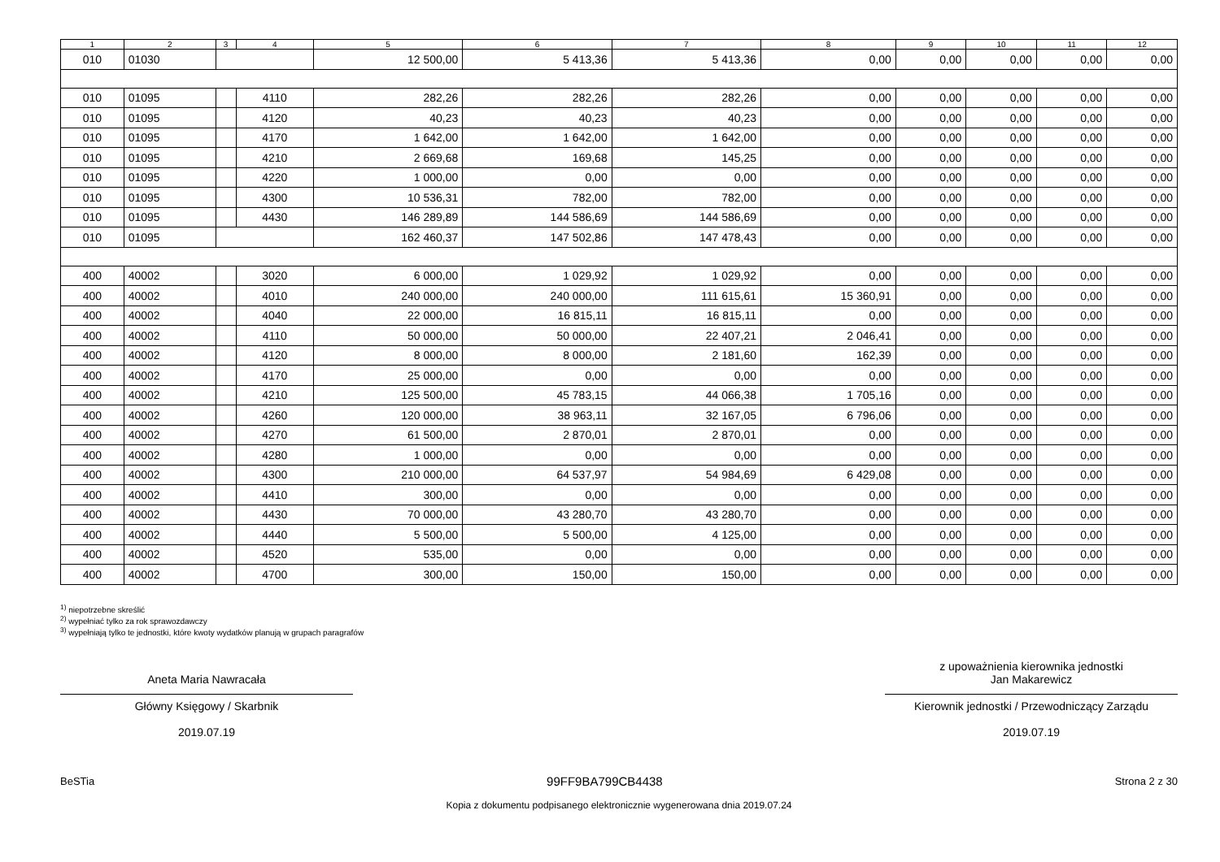| 1 | 2 | 3 | 4 | 5 | 6 | 7 | 8 | 9 | 10 | 11 | 12 |
| --- | --- | --- | --- | --- | --- | --- | --- | --- | --- | --- | --- |
| 010 | 01030 | | | 12 500,00 | 5 413,36 | 5 413,36 | 0,00 | 0,00 | 0,00 | 0,00 | 0,00 |
| 010 | 01095 | | 4110 | 282,26 | 282,26 | 282,26 | 0,00 | 0,00 | 0,00 | 0,00 | 0,00 |
| 010 | 01095 | | 4120 | 40,23 | 40,23 | 40,23 | 0,00 | 0,00 | 0,00 | 0,00 | 0,00 |
| 010 | 01095 | | 4170 | 1 642,00 | 1 642,00 | 1 642,00 | 0,00 | 0,00 | 0,00 | 0,00 | 0,00 |
| 010 | 01095 | | 4210 | 2 669,68 | 169,68 | 145,25 | 0,00 | 0,00 | 0,00 | 0,00 | 0,00 |
| 010 | 01095 | | 4220 | 1 000,00 | 0,00 | 0,00 | 0,00 | 0,00 | 0,00 | 0,00 | 0,00 |
| 010 | 01095 | | 4300 | 10 536,31 | 782,00 | 782,00 | 0,00 | 0,00 | 0,00 | 0,00 | 0,00 |
| 010 | 01095 | | 4430 | 146 289,89 | 144 586,69 | 144 586,69 | 0,00 | 0,00 | 0,00 | 0,00 | 0,00 |
| 010 | 01095 | | | 162 460,37 | 147 502,86 | 147 478,43 | 0,00 | 0,00 | 0,00 | 0,00 | 0,00 |
| 400 | 40002 | | 3020 | 6 000,00 | 1 029,92 | 1 029,92 | 0,00 | 0,00 | 0,00 | 0,00 | 0,00 |
| 400 | 40002 | | 4010 | 240 000,00 | 240 000,00 | 111 615,61 | 15 360,91 | 0,00 | 0,00 | 0,00 | 0,00 |
| 400 | 40002 | | 4040 | 22 000,00 | 16 815,11 | 16 815,11 | 0,00 | 0,00 | 0,00 | 0,00 | 0,00 |
| 400 | 40002 | | 4110 | 50 000,00 | 50 000,00 | 22 407,21 | 2 046,41 | 0,00 | 0,00 | 0,00 | 0,00 |
| 400 | 40002 | | 4120 | 8 000,00 | 8 000,00 | 2 181,60 | 162,39 | 0,00 | 0,00 | 0,00 | 0,00 |
| 400 | 40002 | | 4170 | 25 000,00 | 0,00 | 0,00 | 0,00 | 0,00 | 0,00 | 0,00 | 0,00 |
| 400 | 40002 | | 4210 | 125 500,00 | 45 783,15 | 44 066,38 | 1 705,16 | 0,00 | 0,00 | 0,00 | 0,00 |
| 400 | 40002 | | 4260 | 120 000,00 | 38 963,11 | 32 167,05 | 6 796,06 | 0,00 | 0,00 | 0,00 | 0,00 |
| 400 | 40002 | | 4270 | 61 500,00 | 2 870,01 | 2 870,01 | 0,00 | 0,00 | 0,00 | 0,00 | 0,00 |
| 400 | 40002 | | 4280 | 1 000,00 | 0,00 | 0,00 | 0,00 | 0,00 | 0,00 | 0,00 | 0,00 |
| 400 | 40002 | | 4300 | 210 000,00 | 64 537,97 | 54 984,69 | 6 429,08 | 0,00 | 0,00 | 0,00 | 0,00 |
| 400 | 40002 | | 4410 | 300,00 | 0,00 | 0,00 | 0,00 | 0,00 | 0,00 | 0,00 | 0,00 |
| 400 | 40002 | | 4430 | 70 000,00 | 43 280,70 | 43 280,70 | 0,00 | 0,00 | 0,00 | 0,00 | 0,00 |
| 400 | 40002 | | 4440 | 5 500,00 | 5 500,00 | 4 125,00 | 0,00 | 0,00 | 0,00 | 0,00 | 0,00 |
| 400 | 40002 | | 4520 | 535,00 | 0,00 | 0,00 | 0,00 | 0,00 | 0,00 | 0,00 | 0,00 |
| 400 | 40002 | | 4700 | 300,00 | 150,00 | 150,00 | 0,00 | 0,00 | 0,00 | 0,00 | 0,00 |
<sup>1)</sup> niepotrzebne skreślić
<sup>2)</sup> wypełniać tylko za rok sprawozdawczy
<sup>3)</sup> wypełniają tylko te jednostki, które kwoty wydatków planują w grupach paragrafów
Aneta Maria Nawracała
Główny Księgowy / Skarbnik
2019.07.19
z upoważnienia kierownika jednostki
Jan Makarewicz
Kierownik jednostki / Przewodniczący Zarządu
2019.07.19
BeSTia 99FF9BA799CB4438 Strona 2 z 30
Kopia z dokumentu podpisanego elektronicznie wygenerowana dnia 2019.07.24